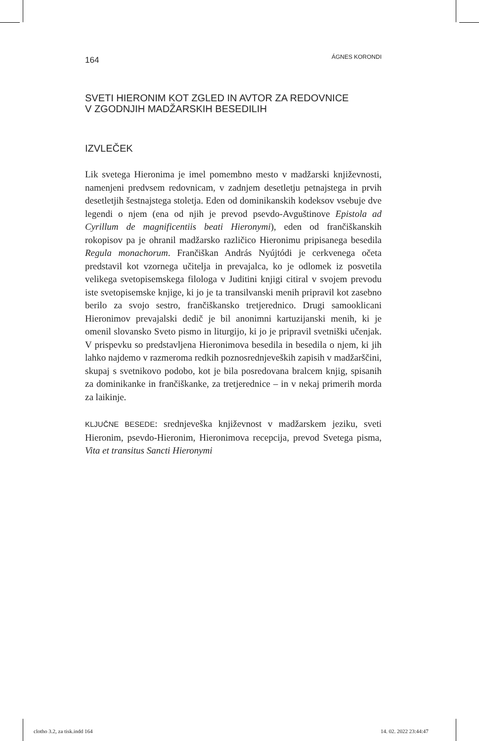164 ÁGNES KORONDI
SVETI HIERONIM KOT ZGLED IN AVTOR ZA REDOVNICE
V ZGODNJIH MADŽARSKIH BESEDILIH
IZVLEČEK
Lik svetega Hieronima je imel pomembno mesto v madžarski književnosti, namenjeni predvsem redovnicam, v zadnjem desetletju petnajstega in prvih desetletjih šestnajstega stoletja. Eden od dominikanskih kodeksov vsebuje dve legendi o njem (ena od njih je prevod psevdo-Avguštinove Epistola ad Cyrillum de magnificentiis beati Hieronymi), eden od frančiškanskih rokopisov pa je ohranil madžarsko različico Hieronimu pripisanega besedila Regula monachorum. Frančiškan András Nyújtódi je cerkvenega očeta predstavil kot vzornega učitelja in prevajalca, ko je odlomek iz posvetila velikega svetopisemskega filologa v Juditini knjigi citiral v svojem prevodu iste svetopisemske knjige, ki jo je ta transilvanski menih pripravil kot zasebno berilo za svojo sestro, frančiškansko tretjerednico. Drugi samooklicani Hieronimov prevajalski dedič je bil anonimni kartuzijanski menih, ki je omenil slovansko Sveto pismo in liturgijo, ki jo je pripravil svetniški učenjak. V prispevku so predstavljena Hieronimova besedila in besedila o njem, ki jih lahko najdemo v razmeroma redkih poznosrednjeveških zapisih v madžarščini, skupaj s svetnikovo podobo, kot je bila posredovana bralcem knjig, spisanih za dominikanke in frančiškanke, za tretjerednice – in v nekaj primerih morda za laikinje.
KLJUČNE BESEDE: srednjeveška književnost v madžarskem jeziku, sveti Hieronim, psevdo-Hieronim, Hieronimova recepcija, prevod Svetega pisma, Vita et transitus Sancti Hieronymi
clotho 3.2, za tisk.indd 164 14. 02. 2022 23:44:47